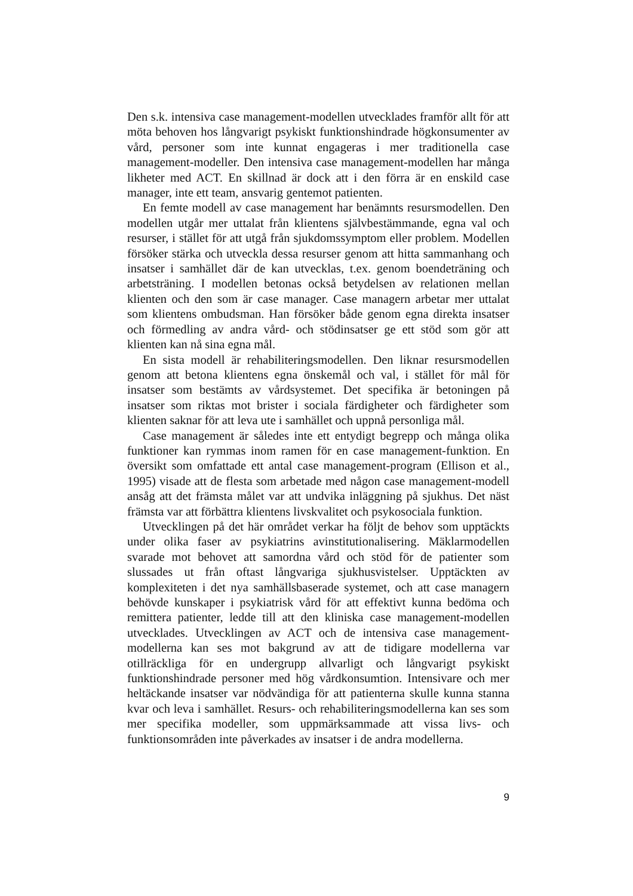Den s.k. intensiva case management-modellen utvecklades framför allt för att möta behoven hos långvarigt psykiskt funktionshindrade högkonsumenter av vård, personer som inte kunnat engageras i mer traditionella case management-modeller. Den intensiva case management-modellen har många likheter med ACT. En skillnad är dock att i den förra är en enskild case manager, inte ett team, ansvarig gentemot patienten.
En femte modell av case management har benämnts resursmodellen. Den modellen utgår mer uttalat från klientens självbestämmande, egna val och resurser, i stället för att utgå från sjukdomssymptom eller problem. Modellen försöker stärka och utveckla dessa resurser genom att hitta sammanhang och insatser i samhället där de kan utvecklas, t.ex. genom boendeträning och arbetsträning. I modellen betonas också betydelsen av relationen mellan klienten och den som är case manager. Case managern arbetar mer uttalat som klientens ombudsman. Han försöker både genom egna direkta insatser och förmedling av andra vård- och stödinsatser ge ett stöd som gör att klienten kan nå sina egna mål.
En sista modell är rehabiliteringsmodellen. Den liknar resursmodellen genom att betona klientens egna önskemål och val, i stället för mål för insatser som bestämts av vårdsystemet. Det specifika är betoningen på insatser som riktas mot brister i sociala färdigheter och färdigheter som klienten saknar för att leva ute i samhället och uppnå personliga mål.
Case management är således inte ett entydigt begrepp och många olika funktioner kan rymmas inom ramen för en case management-funktion. En översikt som omfattade ett antal case management-program (Ellison et al., 1995) visade att de flesta som arbetade med någon case management-modell ansåg att det främsta målet var att undvika inläggning på sjukhus. Det näst främsta var att förbättra klientens livskvalitet och psykosociala funktion.
Utvecklingen på det här området verkar ha följt de behov som upptäckts under olika faser av psykiatrins avinstitutionalisering. Mäklarmodellen svarade mot behovet att samordna vård och stöd för de patienter som slussades ut från oftast långvariga sjukhusvistelser. Upptäckten av komplexiteten i det nya samhällsbaserade systemet, och att case managern behövde kunskaper i psykiatrisk vård för att effektivt kunna bedöma och remittera patienter, ledde till att den kliniska case management-modellen utvecklades. Utvecklingen av ACT och de intensiva case management-modellerna kan ses mot bakgrund av att de tidigare modellerna var otillräckliga för en undergrupp allvarligt och långvarigt psykiskt funktionshindrade personer med hög vårdkonsumtion. Intensivare och mer heltäckande insatser var nödvändiga för att patienterna skulle kunna stanna kvar och leva i samhället. Resurs- och rehabiliteringsmodellerna kan ses som mer specifika modeller, som uppmärksammade att vissa livs- och funktionsområden inte påverkades av insatser i de andra modellerna.
9